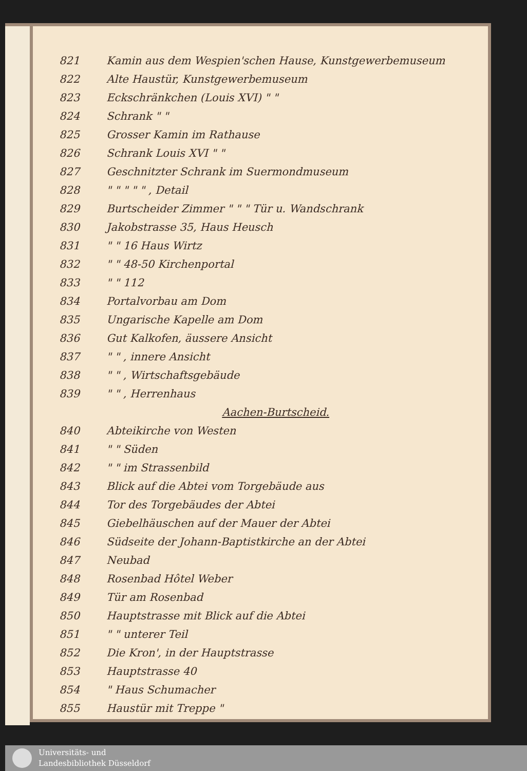| 821 | Kamin aus dem Wespien'schen Hause, Kunstgewerbemuseum |
| 822 | Alte Haustür, Kunstgewerbemuseum |
| 823 | Eckschränkchen (Louis XVI) " " |
| 824 | Schrank " " |
| 825 | Grosser Kamin im Rathause |
| 826 | Schrank Louis XVI " " |
| 827 | Geschnitzter Schrank im Suermondmuseum |
| 828 | " " " " " , Detail |
| 829 | Burtscheider Zimmer " " " Tür u. Wandschrank |
| 830 | Jakobstrasse 35, Haus Heusch |
| 831 | " " 16 Haus Wirtz |
| 832 | " " 48-50 Kirchenportal |
| 833 | " " 112 |
| 834 | Portalvorbau am Dom |
| 835 | Ungarische Kapelle am Dom |
| 836 | Gut Kalkofen, äussere Ansicht |
| 837 | " " , innere Ansicht |
| 838 | " " , Wirtschaftsgebäude |
| 839 | " " , Herrenhaus |
| | Aachen-Burtscheid. |
| 840 | Abteikirche von Westen |
| 841 | " " Süden |
| 842 | " " im Strassenbild |
| 843 | Blick auf die Abtei vom Torgebäude aus |
| 844 | Tor des Torgebäudes der Abtei |
| 845 | Giebelhäuschen auf der Mauer der Abtei |
| 846 | Südseite der Johann-Baptistkirche an der Abtei |
| 847 | Neubad |
| 848 | Rosenbad Hôtel Weber |
| 849 | Tür am Rosenbad |
| 850 | Hauptstrasse mit Blick auf die Abtei |
| 851 | " " unterer Teil |
| 852 | Die Kron', in der Hauptstrasse |
| 853 | Hauptstrasse 40 |
| 854 | " Haus Schumacher |
| 855 | Haustür mit Treppe " |
Universitäts- und
Landesbibliothek Düsseldorf